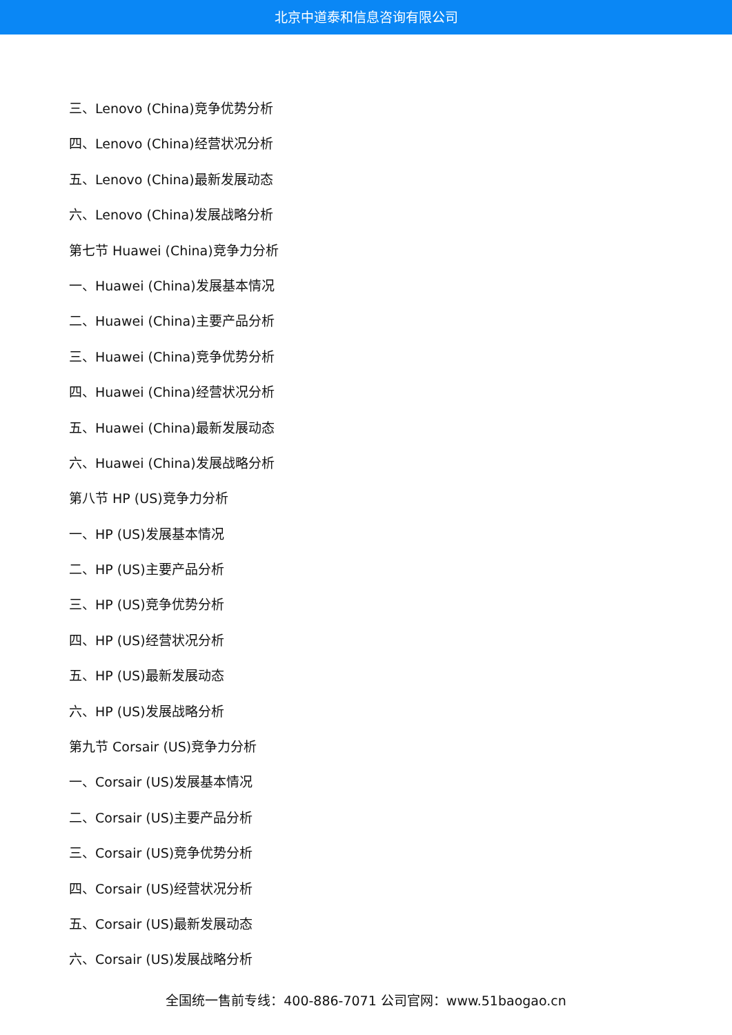北京中道泰和信息咨询有限公司
三、Lenovo (China)竞争优势分析
四、Lenovo (China)经营状况分析
五、Lenovo (China)最新发展动态
六、Lenovo (China)发展战略分析
第七节 Huawei (China)竞争力分析
一、Huawei (China)发展基本情况
二、Huawei (China)主要产品分析
三、Huawei (China)竞争优势分析
四、Huawei (China)经营状况分析
五、Huawei (China)最新发展动态
六、Huawei (China)发展战略分析
第八节 HP (US)竞争力分析
一、HP (US)发展基本情况
二、HP (US)主要产品分析
三、HP (US)竞争优势分析
四、HP (US)经营状况分析
五、HP (US)最新发展动态
六、HP (US)发展战略分析
第九节 Corsair (US)竞争力分析
一、Corsair (US)发展基本情况
二、Corsair (US)主要产品分析
三、Corsair (US)竞争优势分析
四、Corsair (US)经营状况分析
五、Corsair (US)最新发展动态
六、Corsair (US)发展战略分析
全国统一售前专线：400-886-7071 公司官网：www.51baogao.cn